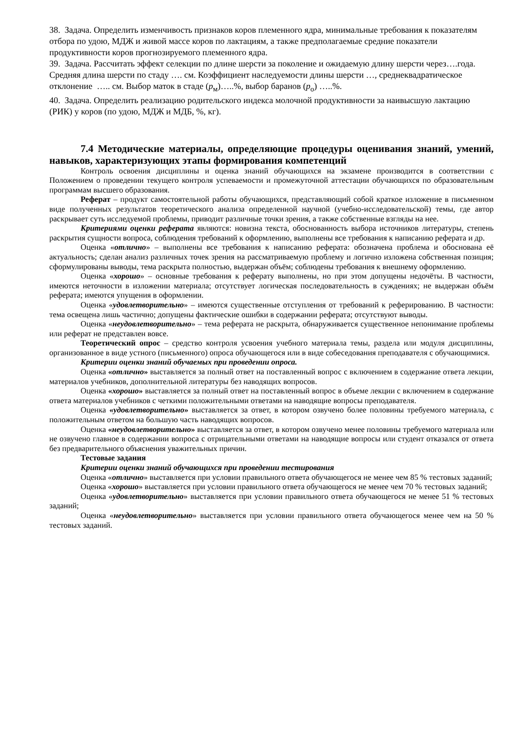38. Задача. Определить изменчивость признаков коров племенного ядра, минимальные требования к показателям отбора по удою, МДЖ и живой массе коров по лактациям, а также предполагаемые средние показатели продуктивности коров прогнозируемого племенного ядра.
39. Задача. Рассчитать эффект селекции по длине шерсти за поколение и ожидаемую длину шерсти через….года. Средняя длина шерсти по стаду …. см. Коэффициент наследуемости длины шерсти …, среднеквадратическое отклонение ….. см. Выбор маток в стаде (p<sub>м</sub>)…..%, выбор баранов (p<sub>о</sub>) …..%.
40. Задача. Определить реализацию родительского индекса молочной продуктивности за наивысшую лактацию (РИК) у коров (по удою, МДЖ и МДБ, %, кг).
7.4 Методические материалы, определяющие процедуры оценивания знаний, умений, навыков, характеризующих этапы формирования компетенций
Контроль освоения дисциплины и оценка знаний обучающихся на экзамене производится в соответствии с Положением о проведении текущего контроля успеваемости и промежуточной аттестации обучающихся по образовательным программам высшего образования.
Реферат – продукт самостоятельной работы обучающихся, представляющий собой краткое изложение в письменном виде полученных результатов теоретического анализа определенной научной (учебно-исследовательской) темы, где автор раскрывает суть исследуемой проблемы, приводит различные точки зрения, а также собственные взгляды на нее.
Критериями оценки реферата являются: новизна текста, обоснованность выбора источников литературы, степень раскрытия сущности вопроса, соблюдения требований к оформлению, выполнены все требования к написанию реферата и др.
Оценка «отлично» – выполнены все требования к написанию реферата: обозначена проблема и обоснована её актуальность; сделан анализ различных точек зрения на рассматриваемую проблему и логично изложена собственная позиция; сформулированы выводы, тема раскрыта полностью, выдержан объём; соблюдены требования к внешнему оформлению.
Оценка «хорошо» – основные требования к реферату выполнены, но при этом допущены недочёты. В частности, имеются неточности в изложении материала; отсутствует логическая последовательность в суждениях; не выдержан объём реферата; имеются упущения в оформлении.
Оценка «удовлетворительно» – имеются существенные отступления от требований к реферированию. В частности: тема освещена лишь частично; допущены фактические ошибки в содержании реферата; отсутствуют выводы.
Оценка «неудовлетворительно» – тема реферата не раскрыта, обнаруживается существенное непонимание проблемы или реферат не представлен вовсе.
Теоретический опрос – средство контроля усвоения учебного материала темы, раздела или модуля дисциплины, организованное в виде устного (письменного) опроса обучающегося или в виде собеседования преподавателя с обучающимися.
Критерии оценки знаний обучаемых при проведении опроса.
Оценка «отлично» выставляется за полный ответ на поставленный вопрос с включением в содержание ответа лекции, материалов учебников, дополнительной литературы без наводящих вопросов.
Оценка «хорошо» выставляется за полный ответ на поставленный вопрос в объеме лекции с включением в содержание ответа материалов учебников с четкими положительными ответами на наводящие вопросы преподавателя.
Оценка «удовлетворительно» выставляется за ответ, в котором озвучено более половины требуемого материала, с положительным ответом на большую часть наводящих вопросов.
Оценка «неудовлетворительно» выставляется за ответ, в котором озвучено менее половины требуемого материала или не озвучено главное в содержании вопроса с отрицательными ответами на наводящие вопросы или студент отказался от ответа без предварительного объяснения уважительных причин.
Тестовые задания
Критерии оценки знаний обучающихся при проведении тестирования
Оценка «отлично» выставляется при условии правильного ответа обучающегося не менее чем 85 % тестовых заданий;
Оценка «хорошо» выставляется при условии правильного ответа обучающегося не менее чем 70 % тестовых заданий;
Оценка «удовлетворительно» выставляется при условии правильного ответа обучающегося не менее 51 % тестовых заданий;
Оценка «неудовлетворительно» выставляется при условии правильного ответа обучающегося менее чем на 50 % тестовых заданий.